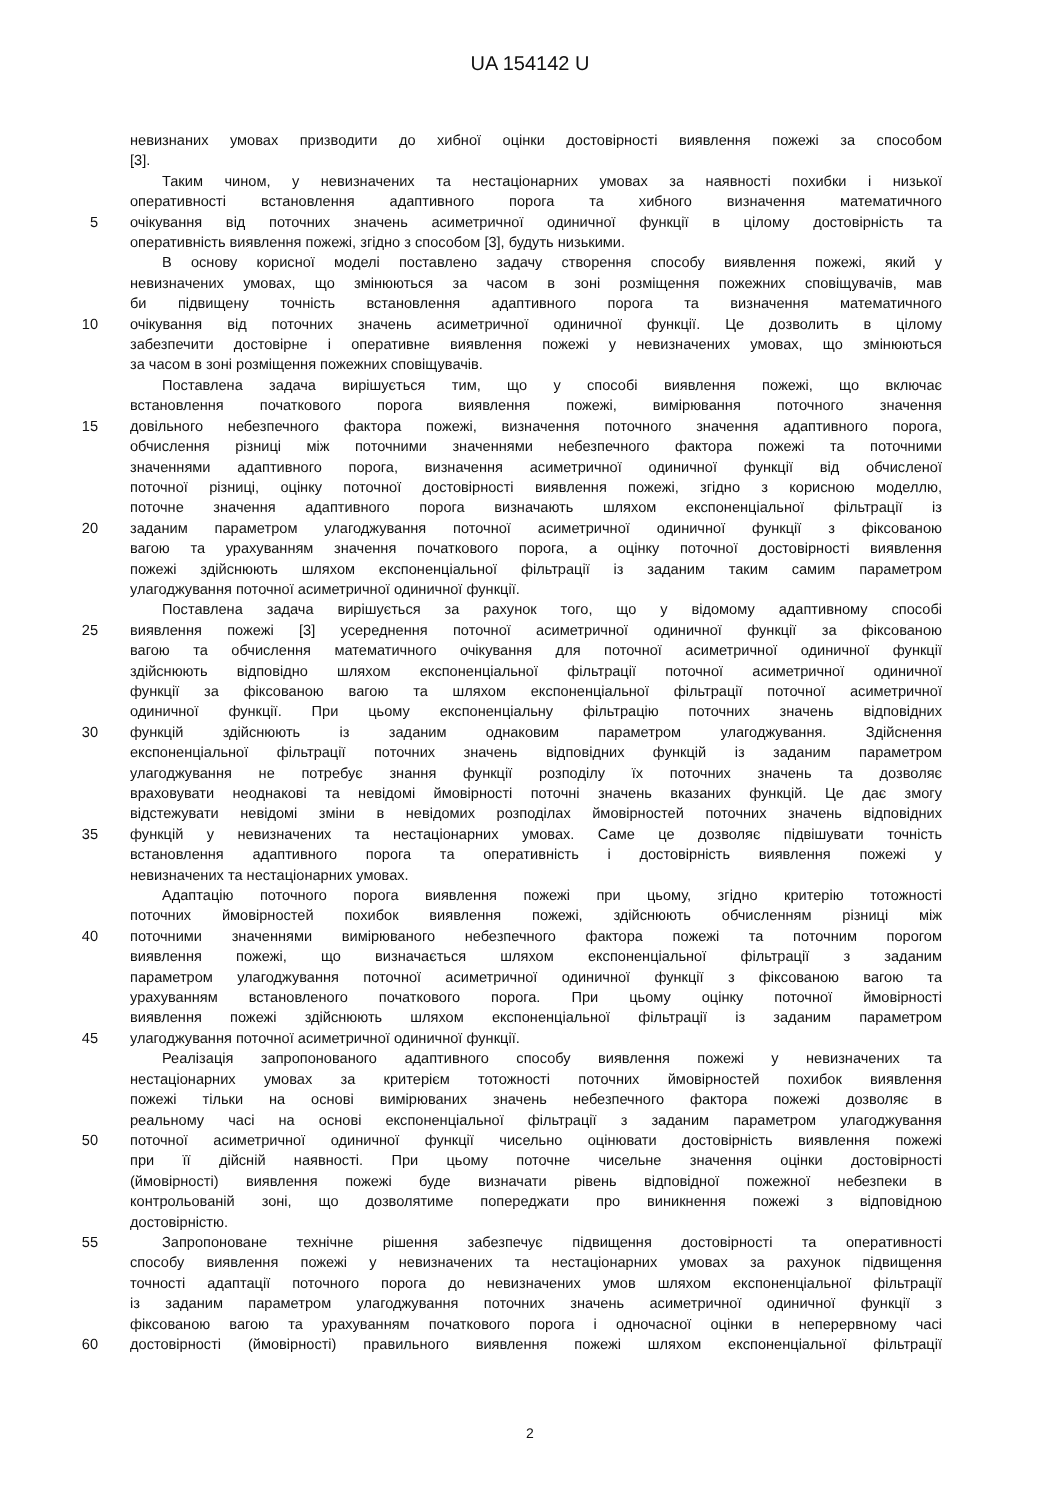UA 154142 U
невизнаних умовах призводити до хибної оцінки достовірності виявлення пожежі за способом
[3].
Таким чином, у невизначених та нестаціонарних умовах за наявності похибки і низької
оперативності встановлення адаптивного порога та хибного визначення математичного
5 очікування від поточних значень асиметричної одиничної функції в цілому достовірність та
оперативність виявлення пожежі, згідно з способом [3], будуть низькими.
В основу корисної моделі поставлено задачу створення способу виявлення пожежі, який у
невизначених умовах, що змінюються за часом в зоні розміщення пожежних сповіщувачів, мав
би підвищену точність встановлення адаптивного порога та визначення математичного
10 очікування від поточних значень асиметричної одиничної функції. Це дозволить в цілому
забезпечити достовірне і оперативне виявлення пожежі у невизначених умовах, що змінюються
за часом в зоні розміщення пожежних сповіщувачів.
Поставлена задача вирішується тим, що у способі виявлення пожежі, що включає
встановлення початкового порога виявлення пожежі, вимірювання поточного значення
15 довільного небезпечного фактора пожежі, визначення поточного значення адаптивного порога,
обчислення різниці між поточними значеннями небезпечного фактора пожежі та поточними
значеннями адаптивного порога, визначення асиметричної одиничної функції від обчисленої
поточної різниці, оцінку поточної достовірності виявлення пожежі, згідно з корисною моделлю,
поточне значення адаптивного порога визначають шляхом експоненціальної фільтрації із
20 заданим параметром улагоджування поточної асиметричної одиничної функції з фіксованою
вагою та урахуванням значення початкового порога, а оцінку поточної достовірності виявлення
пожежі здійснюють шляхом експоненціальної фільтрації із заданим таким самим параметром
улагоджування поточної асиметричної одиничної функції.
Поставлена задача вирішується за рахунок того, що у відомому адаптивному способі
25 виявлення пожежі [3] усереднення поточної асиметричної одиничної функції за фіксованою
вагою та обчислення математичного очікування для поточної асиметричної одиничної функції
здійснюють відповідно шляхом експоненціальної фільтрації поточної асиметричної одиничної
функції за фіксованою вагою та шляхом експоненціальної фільтрації поточної асиметричної
одиничної функції. При цьому експоненціальну фільтрацію поточних значень відповідних
30 функцій здійснюють із заданим однаковим параметром улагоджування. Здійснення
експоненціальної фільтрації поточних значень відповідних функцій із заданим параметром
улагоджування не потребує знання функції розподілу їх поточних значень та дозволяє
враховувати неоднакові та невідомі ймовірності поточні значень вказаних функцій. Це дає змогу
відстежувати невідомі зміни в невідомих розподілах ймовірностей поточних значень відповідних
35 функцій у невизначених та нестаціонарних умовах. Саме це дозволяє підвішувати точність
встановлення адаптивного порога та оперативність і достовірність виявлення пожежі у
невизначених та нестаціонарних умовах.
Адаптацію поточного порога виявлення пожежі при цьому, згідно критерію тотожності
поточних ймовірностей похибок виявлення пожежі, здійснюють обчисленням різниці між
40 поточними значеннями вимірюваного небезпечного фактора пожежі та поточним порогом
виявлення пожежі, що визначається шляхом експоненціальної фільтрації з заданим
параметром улагоджування поточної асиметричної одиничної функції з фіксованою вагою та
урахуванням встановленого початкового порога. При цьому оцінку поточної ймовірності
виявлення пожежі здійснюють шляхом експоненціальної фільтрації із заданим параметром
45 улагоджування поточної асиметричної одиничної функції.
Реалізація запропонованого адаптивного способу виявлення пожежі у невизначених та
нестаціонарних умовах за критерієм тотожності поточних ймовірностей похибок виявлення
пожежі тільки на основі вимірюваних значень небезпечного фактора пожежі дозволяє в
реальному часі на основі експоненціальної фільтрації з заданим параметром улагоджування
50 поточної асиметричної одиничної функції чисельно оцінювати достовірність виявлення пожежі
при її дійсній наявності. При цьому поточне чисельне значення оцінки достовірності
(ймовірності) виявлення пожежі буде визначати рівень відповідної пожежної небезпеки в
контрольованій зоні, що дозволятиме попереджати про виникнення пожежі з відповідною
достовірністю.
55 Запропоноване технічне рішення забезпечує підвищення достовірності та оперативності
способу виявлення пожежі у невизначених та нестаціонарних умовах за рахунок підвищення
точності адаптації поточного порога до невизначених умов шляхом експоненціальної фільтрації
із заданим параметром улагоджування поточних значень асиметричної одиничної функції з
фіксованою вагою та урахуванням початкового порога і одночасної оцінки в неперервному часі
60 достовірності (ймовірності) правильного виявлення пожежі шляхом експоненціальної фільтрації
2